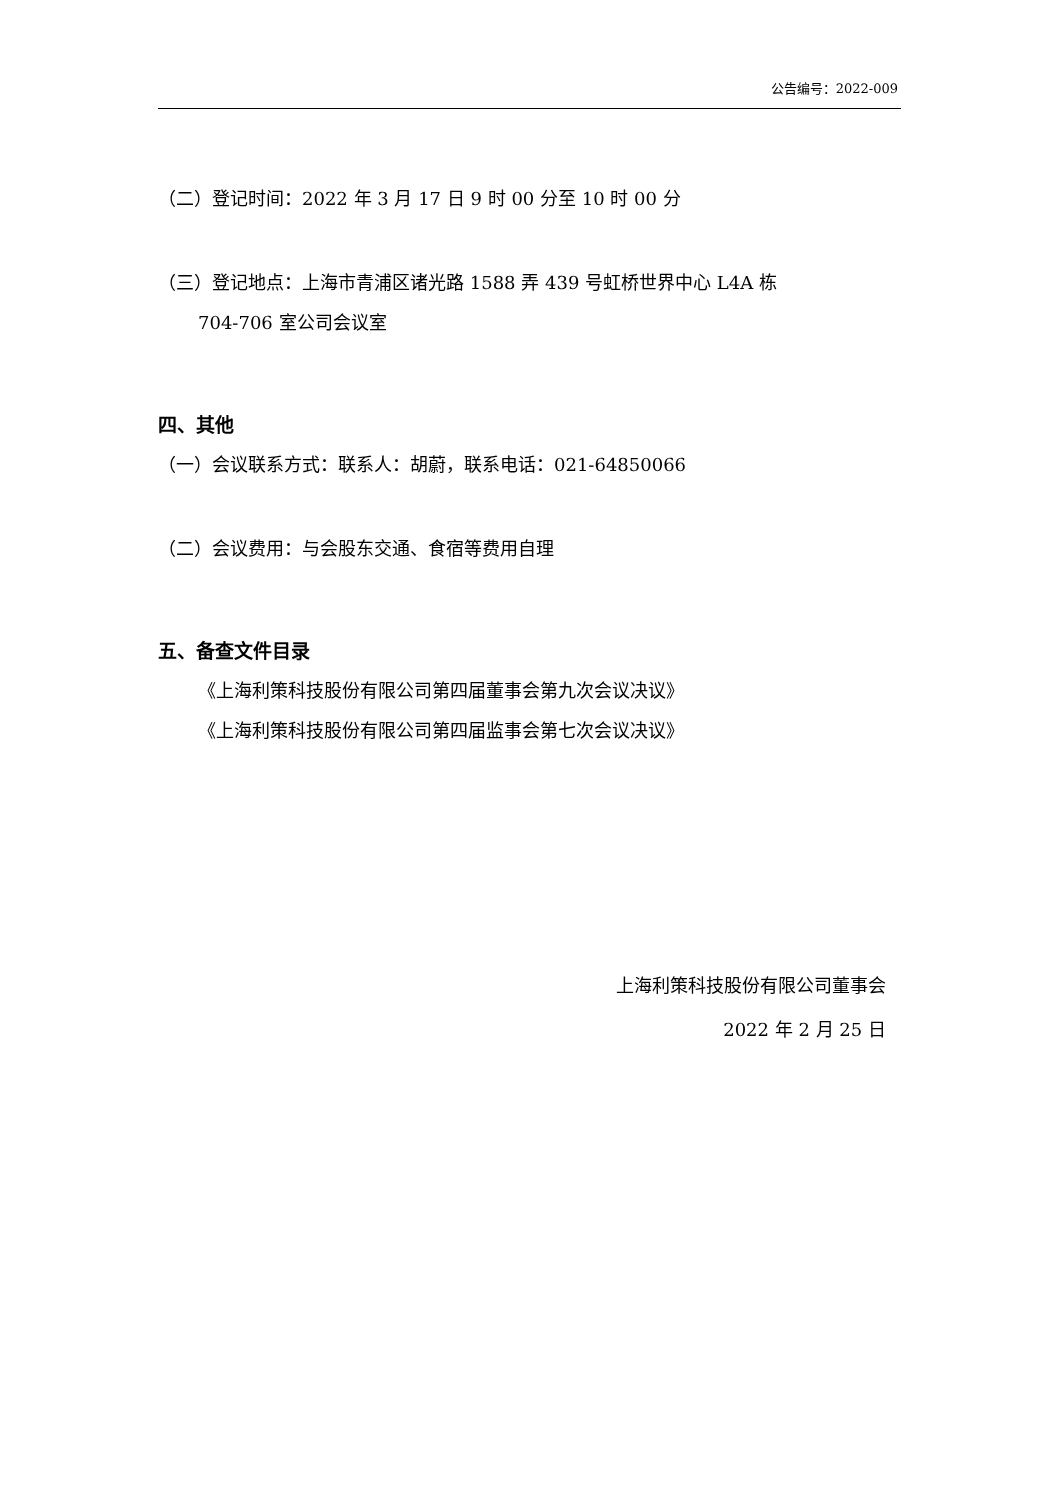公告编号：2022-009
（二）登记时间：2022 年 3 月 17 日 9 时 00 分至 10 时 00 分
（三）登记地点：上海市青浦区诸光路 1588 弄 439 号虹桥世界中心 L4A 栋
704-706 室公司会议室
四、其他
（一）会议联系方式：联系人：胡蔚，联系电话：021-64850066
（二）会议费用：与会股东交通、食宿等费用自理
五、备查文件目录
《上海利策科技股份有限公司第四届董事会第九次会议决议》
《上海利策科技股份有限公司第四届监事会第七次会议决议》
上海利策科技股份有限公司董事会
2022 年 2 月 25 日